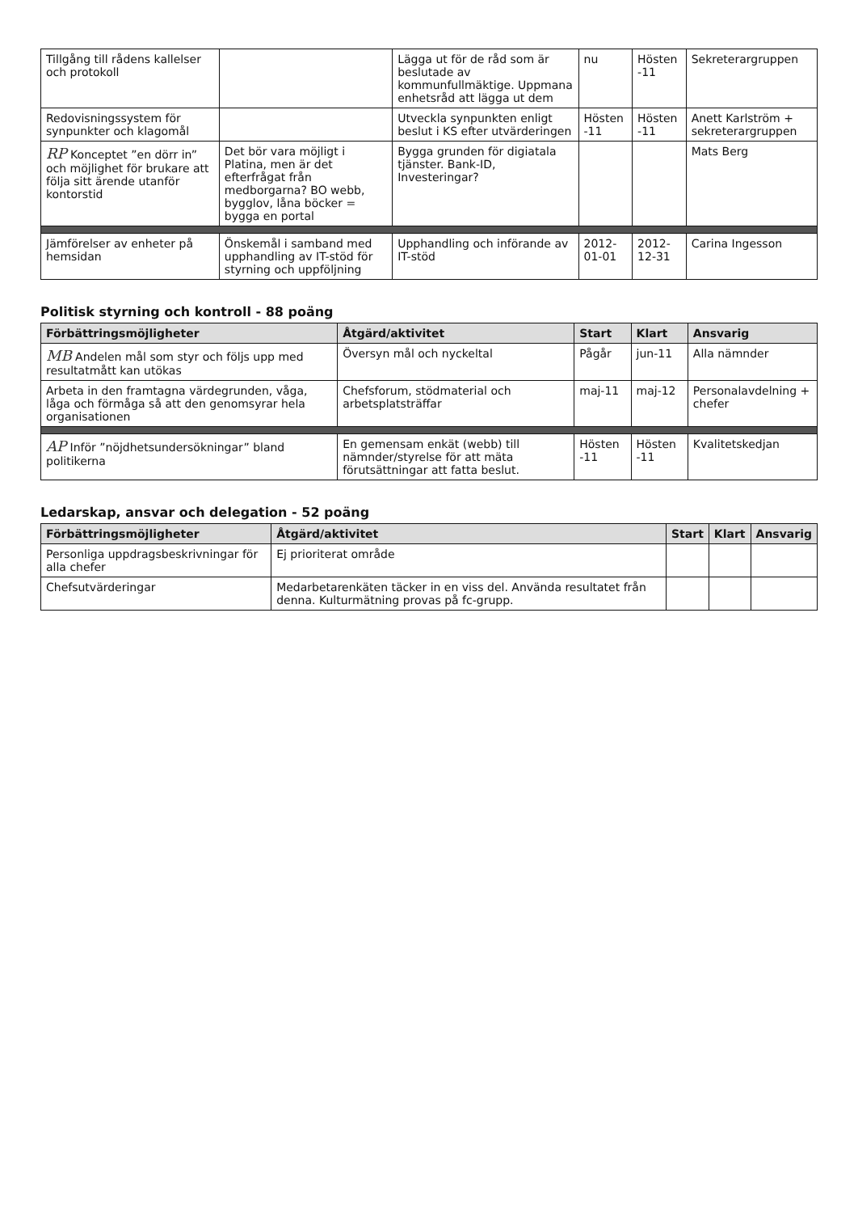| Tillgång till rådens kallelser och protokoll | | Lägga ut för de råd som är beslutade av kommunfullmäktige. Uppmana enhetsråd att lägga ut dem | nu | Hösten -11 | Sekreterargruppen |
| Redovisningssystem för synpunkter och klagomål | | Utveckla synpunkten enligt beslut i KS efter utvärderingen | Hösten -11 | Hösten -11 | Anett Karlström + sekreterargruppen |
| RP Konceptet ”en dörr in” och möjlighet för brukare att följa sitt ärende utanför kontorstid | Det bör vara möjligt i Platina, men är det efterfrågat från medborgarna? BO webb, bygglov, låna böcker = bygga en portal | Bygga grunden för digiatala tjänster. Bank-ID, Investeringar? | | | Mats Berg |
| Jämförelser av enheter på hemsidan | Önskemål i samband med upphandling av IT-stöd för styrning och uppföljning | Upphandling och införande av IT-stöd | 2012-01-01 | 2012-12-31 | Carina Ingesson |
Politisk styrning och kontroll - 88 poäng
| Förbättringsmöjligheter | Åtgärd/aktivitet | Start | Klart | Ansvarig |
| --- | --- | --- | --- | --- |
| MB Andelen mål som styr och följs upp med resultatmått kan utökas | Översyn mål och nyckeltal | Pågår | jun-11 | Alla nämnder |
| Arbeta in den framtagna värdegrunden, våga, låga och förmåga så att den genomsyrar hela organisationen | Chefsforum, stödmaterial och arbetsplatsträffar | maj-11 | maj-12 | Personalavdelning + chefer |
| AP Inför ”nöjdhetsundersökningar” bland politikerna | En gemensam enkät (webb) till nämnder/styrelse för att mäta förutsättningar att fatta beslut. | Hösten -11 | Hösten -11 | Kvalitetskedjan |
Ledarskap, ansvar och delegation - 52 poäng
| Förbättringsmöjligheter | Åtgärd/aktivitet | Start | Klart | Ansvarig |
| --- | --- | --- | --- | --- |
| Personliga uppdragsbeskrivningar för alla chefer | Ej prioriterat område | | | |
| Chefsutvärderingar | Medarbetarenkäten täcker in en viss del. Använda resultatet från denna. Kulturmätning provas på fc-grupp. | | | |